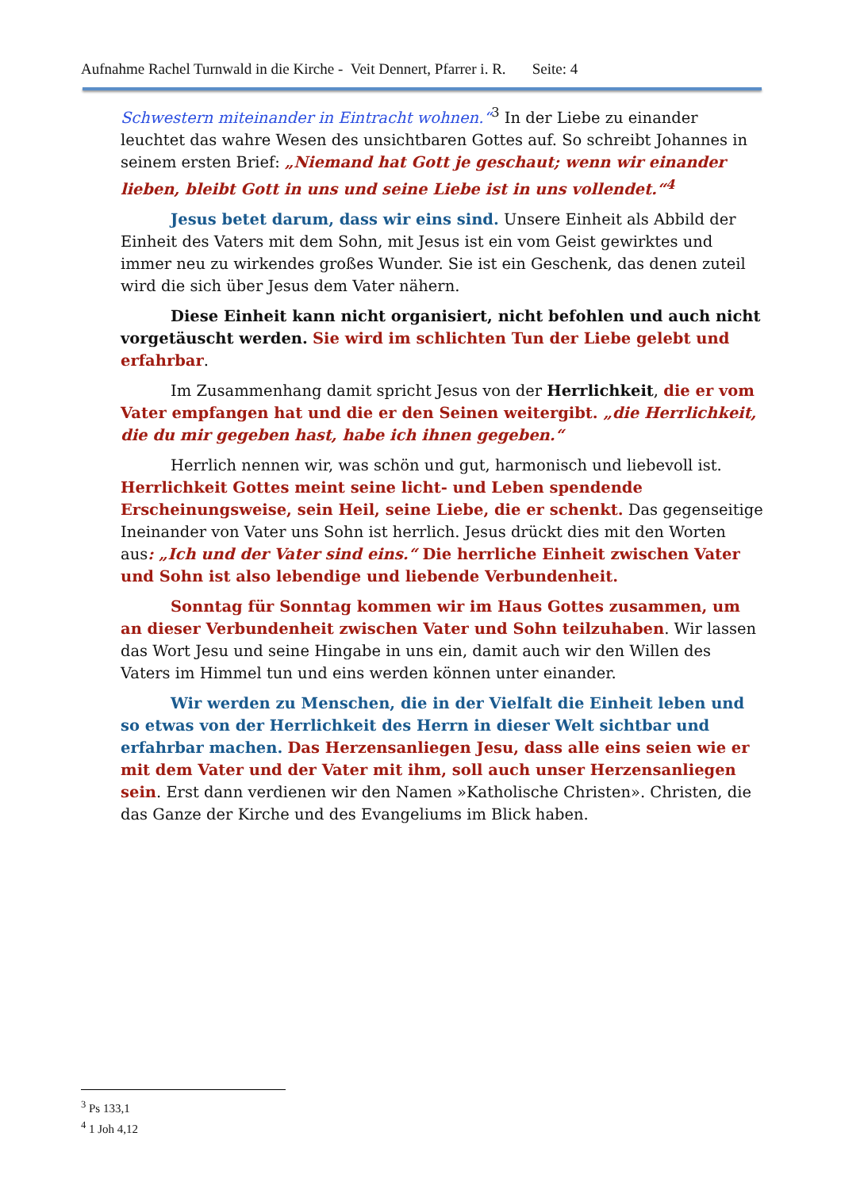Aufnahme Rachel Turnwald in die Kirche - Veit Dennert, Pfarrer i. R. Seite: 4
Schwestern miteinander in Eintracht wohnen.“<sup>3</sup> In der Liebe zu einander leuchtet das wahre Wesen des unsichtbaren Gottes auf. So schreibt Johannes in seinem ersten Brief: „Niemand hat Gott je geschaut; wenn wir einander lieben, bleibt Gott in uns und seine Liebe ist in uns vollendet.“<sup>4</sup>
Jesus betet darum, dass wir eins sind. Unsere Einheit als Abbild der Einheit des Vaters mit dem Sohn, mit Jesus ist ein vom Geist gewirktes und immer neu zu wirkendes großes Wunder. Sie ist ein Geschenk, das denen zuteil wird die sich über Jesus dem Vater nähern.
Diese Einheit kann nicht organisiert, nicht befohlen und auch nicht vorgetäuscht werden. Sie wird im schlichten Tun der Liebe gelebt und erfahrbar.
Im Zusammenhang damit spricht Jesus von der Herrlichkeit, die er vom Vater empfangen hat und die er den Seinen weitergibt. „die Herrlichkeit, die du mir gegeben hast, habe ich ihnen gegeben.“
Herrlich nennen wir, was schön und gut, harmonisch und liebevoll ist. Herrlichkeit Gottes meint seine licht- und Leben spendende Erscheinungsweise, sein Heil, seine Liebe, die er schenkt. Das gegenseitige Ineinander von Vater uns Sohn ist herrlich. Jesus drückt dies mit den Worten aus: „Ich und der Vater sind eins.“ Die herrliche Einheit zwischen Vater und Sohn ist also lebendige und liebende Verbundenheit.
Sonntag für Sonntag kommen wir im Haus Gottes zusammen, um an dieser Verbundenheit zwischen Vater und Sohn teilzuhaben. Wir lassen das Wort Jesu und seine Hingabe in uns ein, damit auch wir den Willen des Vaters im Himmel tun und eins werden können unter einander.
Wir werden zu Menschen, die in der Vielfalt die Einheit leben und so etwas von der Herrlichkeit des Herrn in dieser Welt sichtbar und erfahrbar machen. Das Herzensanliegen Jesu, dass alle eins seien wie er mit dem Vater und der Vater mit ihm, soll auch unser Herzensanliegen sein. Erst dann verdienen wir den Namen »Katholische Christen». Christen, die das Ganze der Kirche und des Evangeliums im Blick haben.
<sup>3</sup> Ps 133,1
<sup>4</sup> 1 Joh 4,12